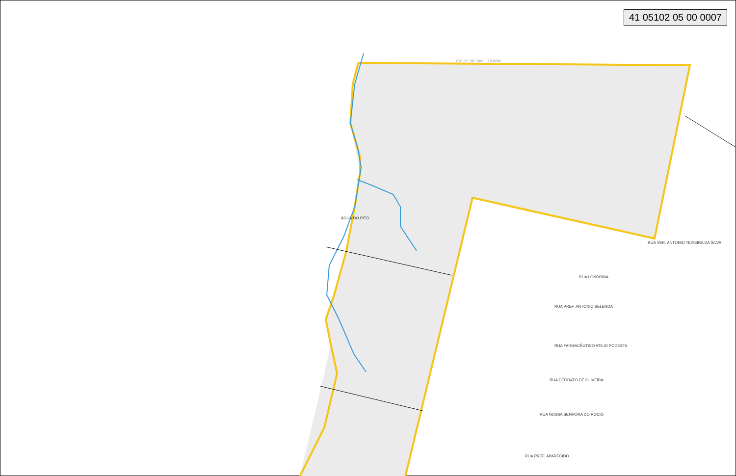41 05102 05 00 0007
89° 31' 20" SW 1112,00M.
ÁGUA DO PITO
RUA VER. ANTONIO TEIXEIRA DA SILVA
RUA LONDRINA
RUA PREF. ANTONIO BELENDA
RUA FARMACÊUTICO ATILIO PODESTA
RUA DEODATO DE OLIVEIRA
RUA NOSSA SENHORA DO ROCIO
RUA PREF. APARECIDO